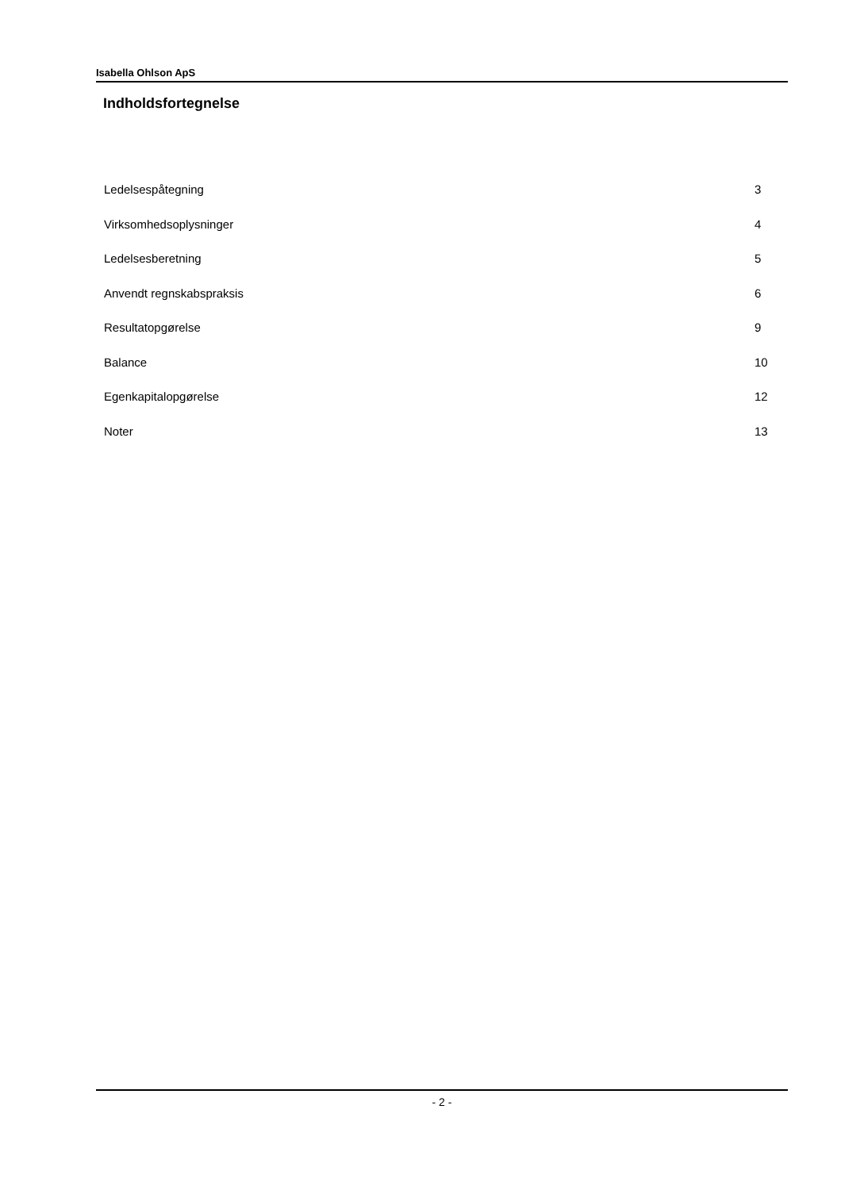Isabella Ohlson ApS
Indholdsfortegnelse
Ledelsespåtegning 3
Virksomhedsoplysninger 4
Ledelsesberetning 5
Anvendt regnskabspraksis 6
Resultatopgørelse 9
Balance 10
Egenkapitalopgørelse 12
Noter 13
- 2 -